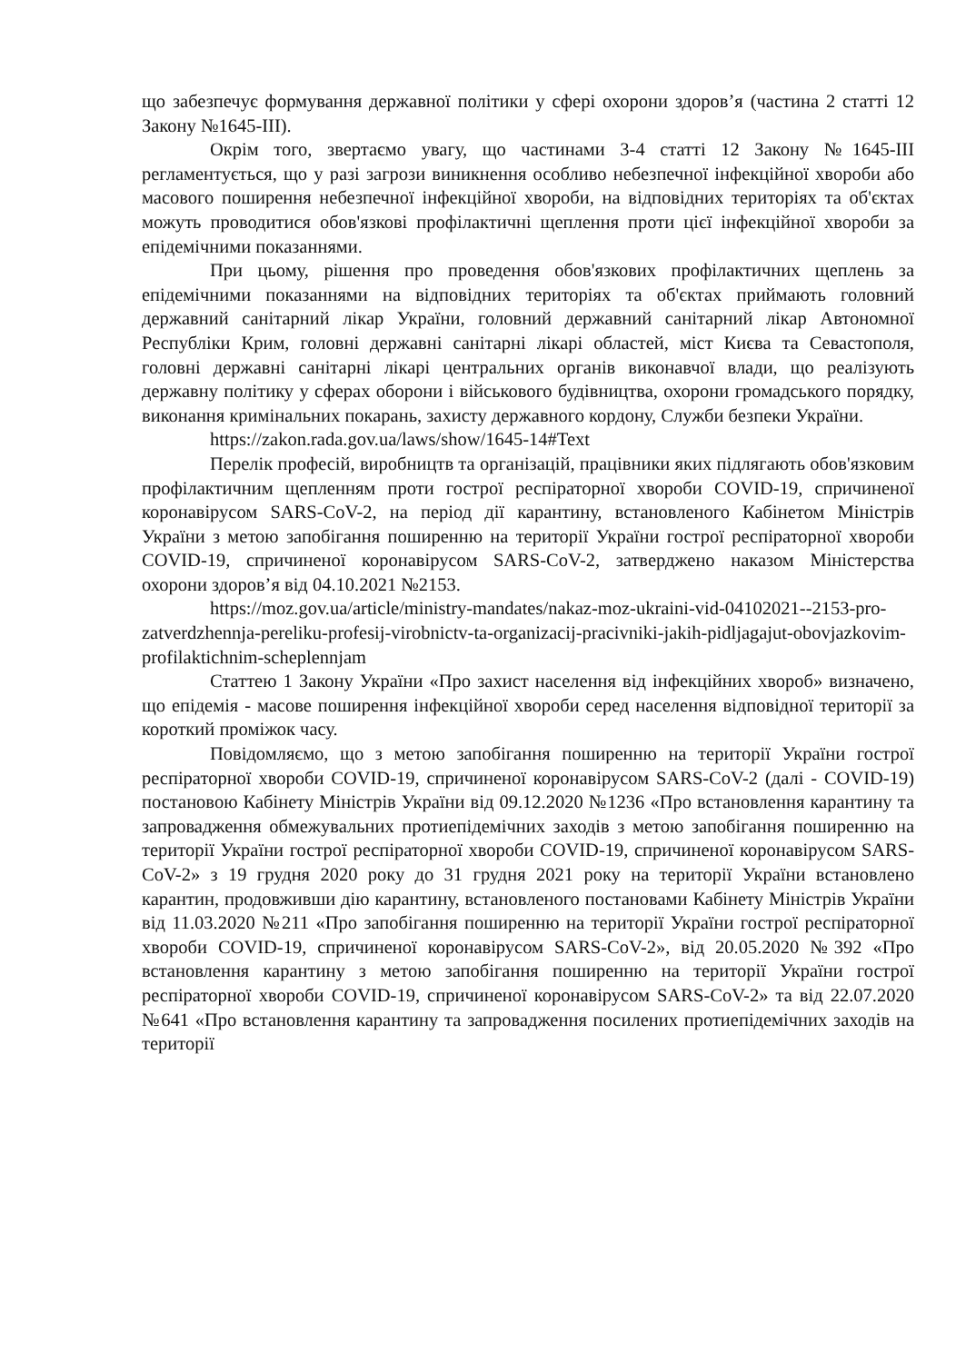що забезпечує формування державної політики у сфері охорони здоров’я (частина 2 статті 12 Закону №1645-III).
Окрім того, звертаємо увагу, що частинами 3-4 статті 12 Закону №1645-III регламентується, що у разі загрози виникнення особливо небезпечної інфекційної хвороби або масового поширення небезпечної інфекційної хвороби, на відповідних територіях та об'єктах можуть проводитися обов'язкові профілактичні щеплення проти цієї інфекційної хвороби за епідемічними показаннями.
При цьому, рішення про проведення обов'язкових профілактичних щеплень за епідемічними показаннями на відповідних територіях та об'єктах приймають головний державний санітарний лікар України, головний державний санітарний лікар Автономної Республіки Крим, головні державні санітарні лікарі областей, міст Києва та Севастополя, головні державні санітарні лікарі центральних органів виконавчої влади, що реалізують державну політику у сферах оборони і військового будівництва, охорони громадського порядку, виконання кримінальних покарань, захисту державного кордону, Служби безпеки України.
https://zakon.rada.gov.ua/laws/show/1645-14#Text
Перелік професій, виробництв та організацій, працівники яких підлягають обов'язковим профілактичним щепленням проти гострої респіраторної хвороби COVID-19, спричиненої коронавірусом SARS-CoV-2, на період дії карантину, встановленого Кабінетом Міністрів України з метою запобігання поширенню на території України гострої респіраторної хвороби COVID-19, спричиненої коронавірусом SARS-CoV-2, затверджено наказом Міністерства охорони здоров’я від 04.10.2021 №2153.
https://moz.gov.ua/article/ministry-mandates/nakaz-moz-ukraini-vid-04102021--2153-pro-zatverdzhennja-pereliku-profesij-virobnictv-ta-organizacij-pracivniki-jakih-pidljagajut-obovjazkovim-profilaktichnim-scheplennjam
Статтею 1 Закону України «Про захист населення від інфекційних хвороб» визначено, що епідемія - масове поширення інфекційної хвороби серед населення відповідної території за короткий проміжок часу.
Повідомляємо, що з метою запобігання поширенню на території України гострої респіраторної хвороби COVID-19, спричиненої коронавірусом SARS-CoV-2 (далі - COVID-19) постановою Кабінету Міністрів України від 09.12.2020 №1236 «Про встановлення карантину та запровадження обмежувальних протиепідемічних заходів з метою запобігання поширенню на території України гострої респіраторної хвороби COVID-19, спричиненої коронавірусом SARS-CoV-2» з 19 грудня 2020 року до 31 грудня 2021 року на території України встановлено карантин, продовживши дію карантину, встановленого постановами Кабінету Міністрів України від 11.03.2020 №211 «Про запобігання поширенню на території України гострої респіраторної хвороби COVID-19, спричиненої коронавірусом SARS-CoV-2», від 20.05.2020 №392 «Про встановлення карантину з метою запобігання поширенню на території України гострої респіраторної хвороби COVID-19, спричиненої коронавірусом SARS-CoV-2» та від 22.07.2020 №641 «Про встановлення карантину та запровадження посилених протиепідемічних заходів на території